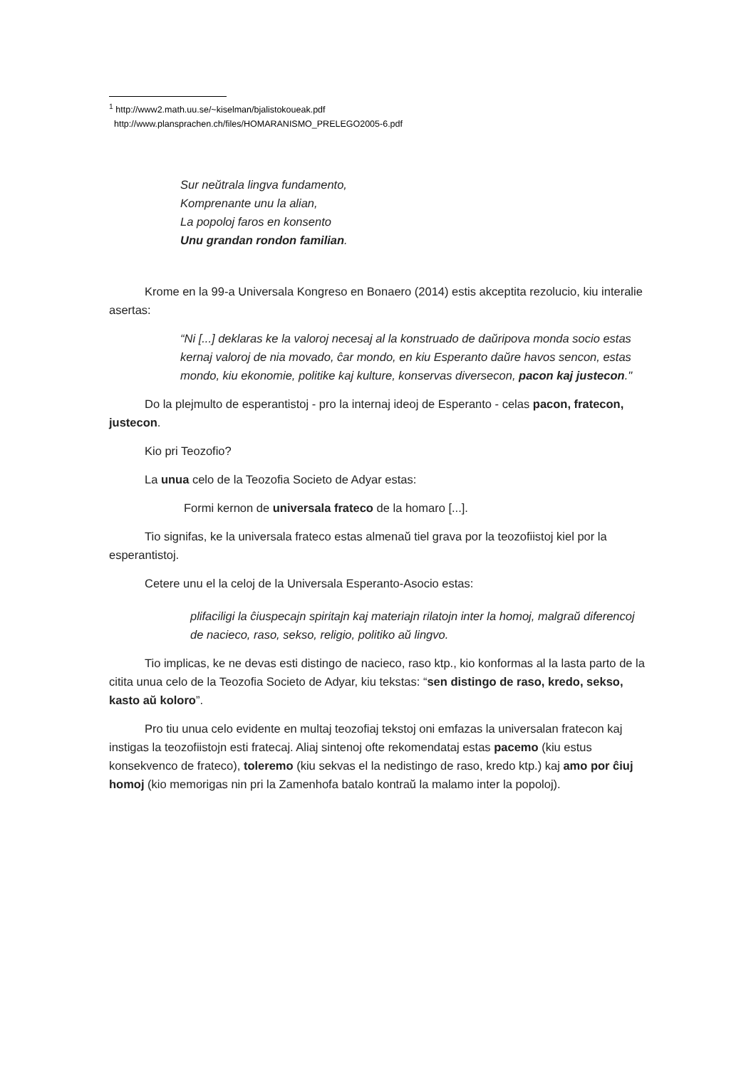<sup>1</sup> http://www2.math.uu.se/~kiselman/bjalistokoueak.pdf
http://www.plansprachen.ch/files/HOMARANISMO_PRELEGO2005-6.pdf
Sur neŭtrala lingva fundamento,
Komprenante unu la alian,
La popoloj faros en konsento
Unu grandan rondon familian.
Krome en la 99-a Universala Kongreso en Bonaero (2014) estis akceptita rezolucio, kiu interalie asertas:
“Ni [...] deklaras ke la valoroj necesaj al la konstruado de daŭripova monda socio estas kernaj valoroj de nia movado, ĉar mondo, en kiu Esperanto daŭre havos sencon, estas mondo, kiu ekonomie, politike kaj kulture, konservas diversecon, pacon kaj justecon."
Do la plejmulto de esperantistoj - pro la internaj ideoj de Esperanto - celas pacon, fratecon, justecon.
Kio pri Teozofio?
La unua celo de la Teozofia Societo de Adyar estas:
Formi kernon de universala frateco de la homaro [...].
Tio signifas, ke la universala frateco estas almenaŭ tiel grava por la teozofiistoj kiel por la esperantistoj.
Cetere unu el la celoj de la Universala Esperanto-Asocio estas:
plifaciligi la ĉiuspecajn spiritajn kaj materiajn rilatojn inter la homoj, malgraŭ diferencoj de nacieco, raso, sekso, religio, politiko aŭ lingvo.
Tio implicas, ke ne devas esti distingo de nacieco, raso ktp., kio konformas al la lasta parto de la citita unua celo de la Teozofia Societo de Adyar, kiu tekstas: “sen distingo de raso, kredo, sekso, kasto aŭ koloro”.
Pro tiu unua celo evidente en multaj teozofiaj tekstoj oni emfazas la universalan fratecon kaj instigas la teozofiistojn esti fratecaj. Aliaj sintenoj ofte rekomendataj estas pacemo (kiu estus konsekvenco de frateco), toleremo (kiu sekvas el la nedistingo de raso, kredo ktp.) kaj amo por ĉiuj homoj (kio memorigas nin pri la Zamenhofa batalo kontraŭ la malamo inter la popoloj).